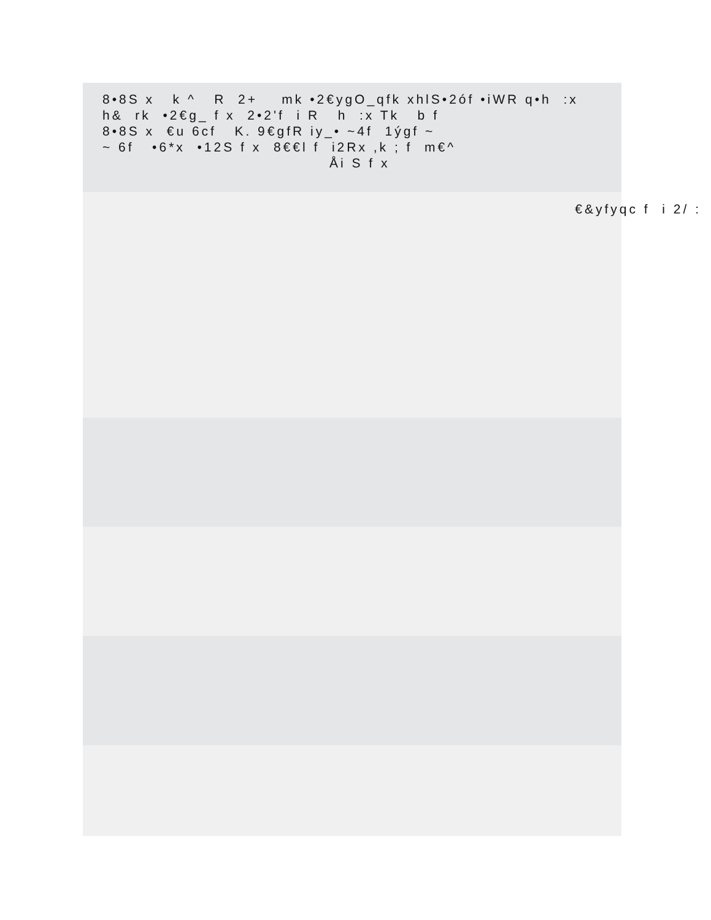8•8S x k ^ R 2+ mk •2€ygO_qfk xhlS•2óf •iWR q•h :x
h& rk •2€g_ f x 2•2'f i R h :x Tk b f
8•8S x €u 6cf K. 9€gfR iy_• ~4f 1ýgf ~
~ 6f •6*x •12S f x 8€€l f i2Rx ,k ; f m€^
Åi S f x
€&yfyqc f i 2/ :